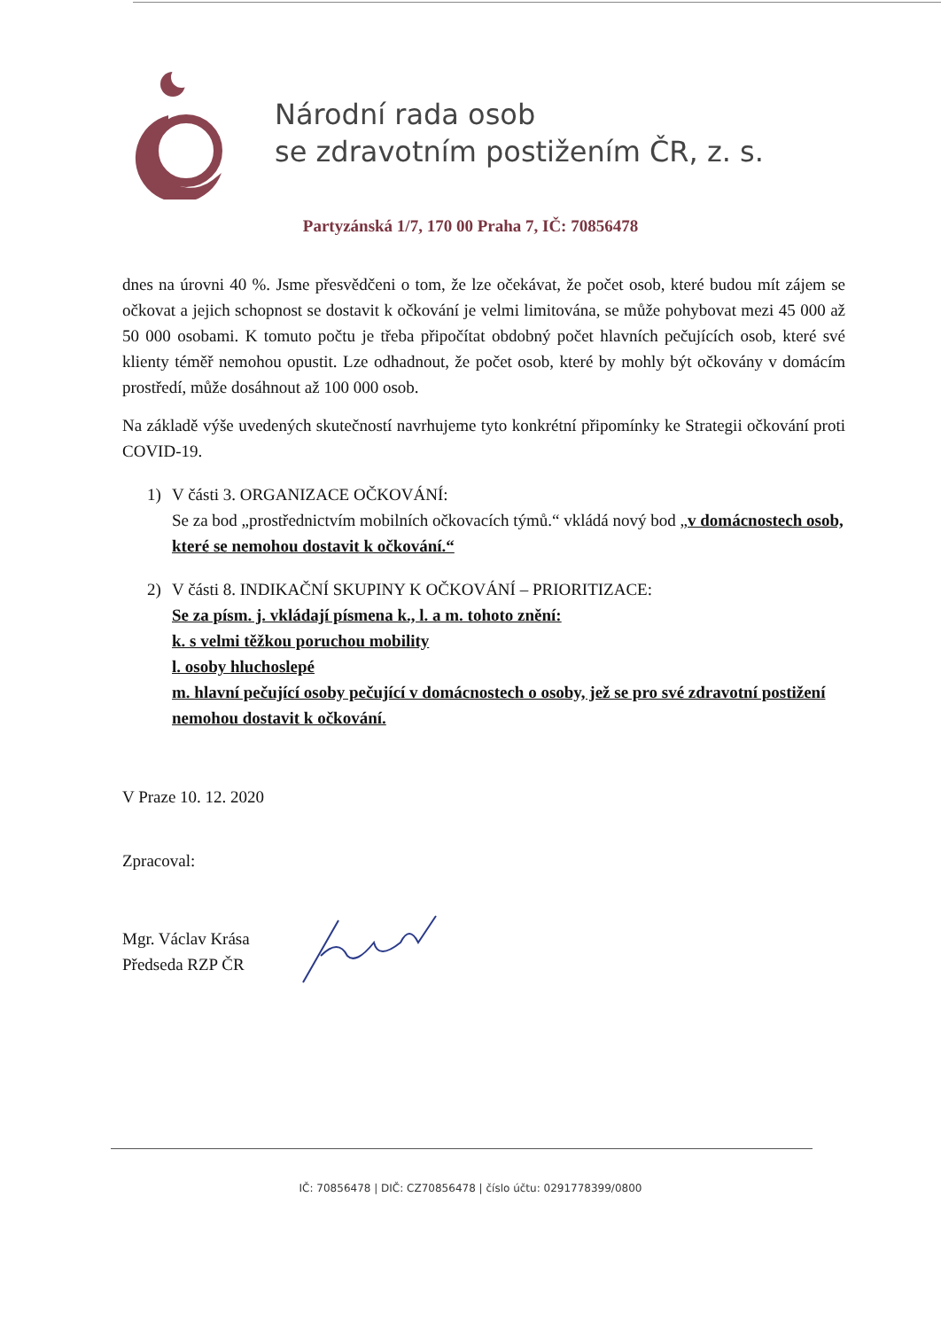Národní rada osob
se zdravotním postižením ČR, z. s.
Partyzánská 1/7, 170 00 Praha 7, IČ: 70856478
dnes na úrovni 40 %. Jsme přesvědčeni o tom, že lze očekávat, že počet osob, které budou mít zájem se očkovat a jejich schopnost se dostavit k očkování je velmi limitována, se může pohybovat mezi 45 000 až 50 000 osobami. K tomuto počtu je třeba připočítat obdobný počet hlavních pečujících osob, které své klienty téměř nemohou opustit. Lze odhadnout, že počet osob, které by mohly být očkovány v domácím prostředí, může dosáhnout až 100 000 osob.
Na základě výše uvedených skutečností navrhujeme tyto konkrétní připomínky ke Strategii očkování proti COVID-19.
1) V části 3. ORGANIZACE OČKOVÁNÍ:
Se za bod „prostřednictvím mobilních očkovacích týmů.“ vkládá nový bod „v domácnostech osob, které se nemohou dostavit k očkování.“
2) V části 8. INDIKAČNÍ SKUPINY K OČKOVÁNÍ – PRIORITIZACE:
Se za písm. j. vkládají písmena k., l. a m. tohoto znění:
k. s velmi těžkou poruchou mobility
l. osoby hluchoslepé
m. hlavní pečující osoby pečující v domácnostech o osoby, jež se pro své zdravotní postižení nemohou dostavit k očkování.
V Praze 10. 12. 2020
Zpracoval:
Mgr. Václav Krása
Předseda RZP ČR
IČ: 70856478 | DIČ: CZ70856478 | číslo účtu: 0291778399/0800